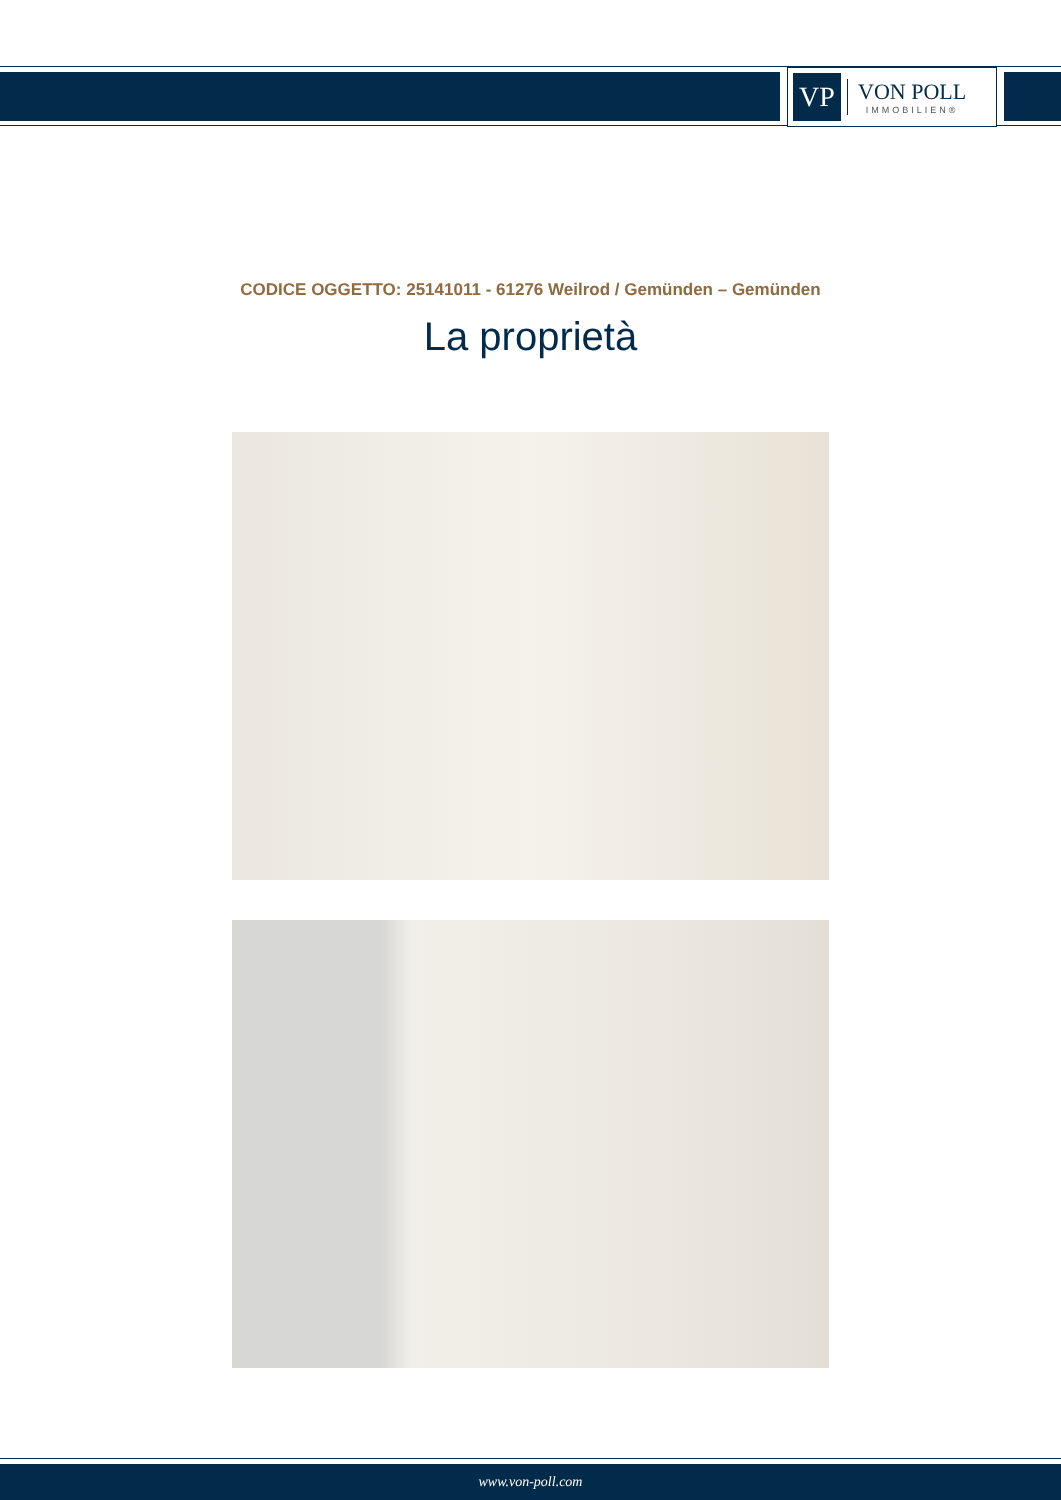VP
VON POLL
IMMOBILIEN®
CODICE OGGETTO: 25141011 - 61276 Weilrod / Gemünden – Gemünden
La proprietà
www.von-poll.com